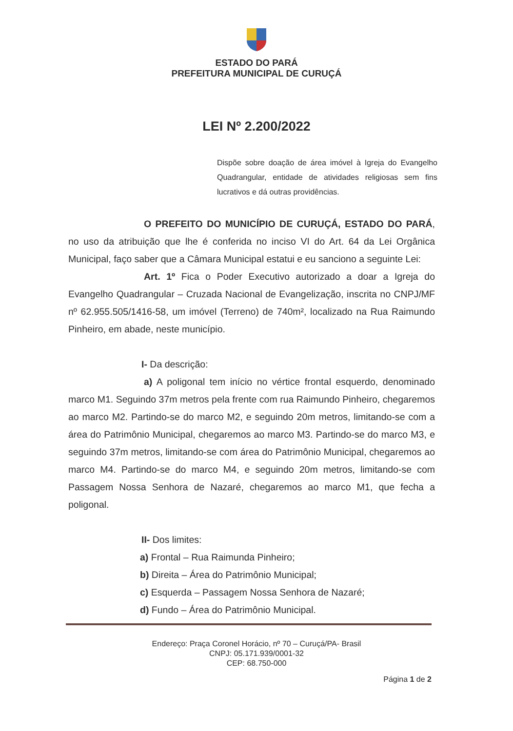ESTADO DO PARÁ
PREFEITURA MUNICIPAL DE CURUÇÁ
LEI Nº 2.200/2022
Dispõe sobre doação de área imóvel à Igreja do Evangelho Quadrangular, entidade de atividades religiosas sem fins lucrativos e dá outras providências.
O PREFEITO DO MUNICÍPIO DE CURUÇÁ, ESTADO DO PARÁ, no uso da atribuição que lhe é conferida no inciso VI do Art. 64 da Lei Orgânica Municipal, faço saber que a Câmara Municipal estatui e eu sanciono a seguinte Lei:
Art. 1º Fica o Poder Executivo autorizado a doar a Igreja do Evangelho Quadrangular – Cruzada Nacional de Evangelização, inscrita no CNPJ/MF nº 62.955.505/1416-58, um imóvel (Terreno) de 740m², localizado na Rua Raimundo Pinheiro, em abade, neste município.
I- Da descrição:
a) A poligonal tem início no vértice frontal esquerdo, denominado marco M1. Seguindo 37m metros pela frente com rua Raimundo Pinheiro, chegaremos ao marco M2. Partindo-se do marco M2, e seguindo 20m metros, limitando-se com a área do Patrimônio Municipal, chegaremos ao marco M3. Partindo-se do marco M3, e seguindo 37m metros, limitando-se com área do Patrimônio Municipal, chegaremos ao marco M4. Partindo-se do marco M4, e seguindo 20m metros, limitando-se com Passagem Nossa Senhora de Nazaré, chegaremos ao marco M1, que fecha a poligonal.
II- Dos limites:
a) Frontal – Rua Raimunda Pinheiro;
b) Direita – Área do Patrimônio Municipal;
c) Esquerda – Passagem Nossa Senhora de Nazaré;
d) Fundo – Área do Patrimônio Municipal.
Endereço: Praça Coronel Horácio, nº 70 – Curuçá/PA- Brasil
CNPJ: 05.171.939/0001-32
CEP: 68.750-000
Página 1 de 2